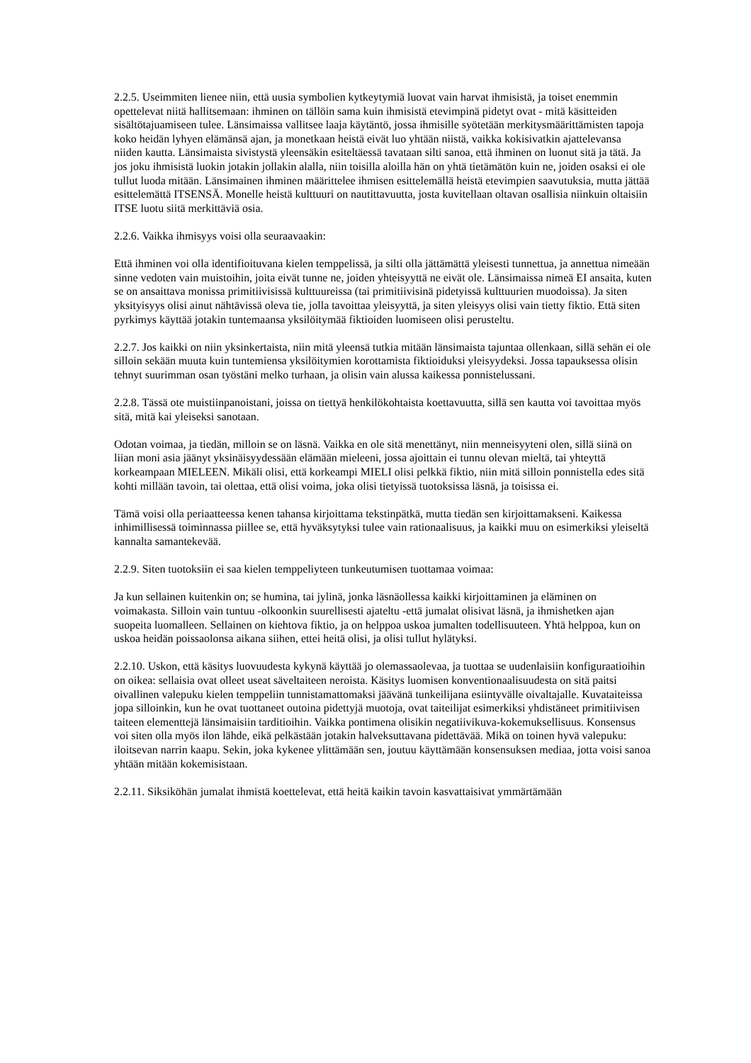2.2.5. Useimmiten lienee niin, että uusia symbolien kytkeytymiä luovat vain harvat ihmisistä, ja toiset enemmin opettelevat niitä hallitsemaan: ihminen on tällöin sama kuin ihmisistä etevimpinä pidetyt ovat - mitä käsitteiden sisältötajuamiseen tulee. Länsimaissa vallitsee laaja käytäntö, jossa ihmisille syötetään merkitysmäärittämisten tapoja koko heidän lyhyen elämänsä ajan, ja monetkaan heistä eivät luo yhtään niistä, vaikka kokisivatkin ajattelevansa niiden kautta. Länsimaista sivistystä yleensäkin esiteltäessä tavataan silti sanoa, että ihminen on luonut sitä ja tätä. Ja jos joku ihmisistä luokin jotakin jollakin alalla, niin toisilla aloilla hän on yhtä tietämätön kuin ne, joiden osaksi ei ole tullut luoda mitään. Länsimainen ihminen määrittelee ihmisen esittelemällä heistä etevimpien saavutuksia, mutta jättää esittelemättä ITSENSÄ. Monelle heistä kulttuuri on nautittavuutta, josta kuvitellaan oltavan osallisia niinkuin oltaisiin ITSE luotu siitä merkittäviä osia.
2.2.6. Vaikka ihmisyys voisi olla seuraavaakin:
Että ihminen voi olla identifioituvana kielen temppelissä, ja silti olla jättämättä yleisesti tunnettua, ja annettua nimeään sinne vedoten vain muistoihin, joita eivät tunne ne, joiden yhteisyyttä ne eivät ole. Länsimaissa nimeä EI ansaita, kuten se on ansaittava monissa primitiivisissä kulttuureissa (tai primitiivisinä pidetyissä kulttuurien muodoissa). Ja siten yksityisyys olisi ainut nähtävissä oleva tie, jolla tavoittaa yleisyyttä, ja siten yleisyys olisi vain tietty fiktio. Että siten pyrkimys käyttää jotakin tuntemaansa yksilöitymää fiktioiden luomiseen olisi perusteltu.
2.2.7. Jos kaikki on niin yksinkertaista, niin mitä yleensä tutkia mitään länsimaista tajuntaa ollenkaan, sillä sehän ei ole silloin sekään muuta kuin tuntemiensa yksilöitymien korottamista fiktioiduksi yleisyydeksi. Jossa tapauksessa olisin tehnyt suurimman osan työstäni melko turhaan, ja olisin vain alussa kaikessa ponnistelussani.
2.2.8. Tässä ote muistiinpanoistani, joissa on tiettyä henkilökohtaista koettavuutta, sillä sen kautta voi tavoittaa myös sitä, mitä kai yleiseksi sanotaan.
Odotan voimaa, ja tiedän, milloin se on läsnä. Vaikka en ole sitä menettänyt, niin menneisyyteni olen, sillä siinä on liian moni asia jäänyt yksinäisyydessään elämään mieleeni, jossa ajoittain ei tunnu olevan mieltä, tai yhteyttä korkeampaan MIELEEN. Mikäli olisi, että korkeampi MIELI olisi pelkkä fiktio, niin mitä silloin ponnistella edes sitä kohti millään tavoin, tai olettaa, että olisi voima, joka olisi tietyissä tuotoksissa läsnä, ja toisissa ei.
Tämä voisi olla periaatteessa kenen tahansa kirjoittama tekstinpätkä, mutta tiedän sen kirjoittamakseni. Kaikessa inhimillisessä toiminnassa piillee se, että hyväksytyksi tulee vain rationaalisuus, ja kaikki muu on esimerkiksi yleiseltä kannalta samantekevää.
2.2.9. Siten tuotoksiin ei saa kielen temppeliyteen tunkeutumisen tuottamaa voimaa:
Ja kun sellainen kuitenkin on; se humina, tai jylinä, jonka läsnäollessa kaikki kirjoittaminen ja eläminen on voimakasta. Silloin vain tuntuu -olkoonkin suurellisesti ajateltu -että jumalat olisivat läsnä, ja ihmishetken ajan suopeita luomalleen. Sellainen on kiehtova fiktio, ja on helppoa uskoa jumalten todellisuuteen. Yhtä helppoa, kun on uskoa heidän poissaolonsa aikana siihen, ettei heitä olisi, ja olisi tullut hylätyksi.
2.2.10. Uskon, että käsitys luovuudesta kykynä käyttää jo olemassaolevaa, ja tuottaa se uudenlaisiin konfiguraatioihin on oikea: sellaisia ovat olleet useat säveltaiteen neroista. Käsitys luomisen konventionaalisuudesta on sitä paitsi oivallinen valepuku kielen temppeliin tunnistamattomaksi jäävänä tunkeilijana esiintyvälle oivaltajalle. Kuvataiteissa jopa silloinkin, kun he ovat tuottaneet outoina pidettyjä muotoja, ovat taiteilijat esimerkiksi yhdistäneet primitiivisen taiteen elementtejä länsimaisiin tarditioihin. Vaikka pontimena olisikin negatiivikuva-kokemuksellisuus. Konsensus voi siten olla myös ilon lähde, eikä pelkästään jotakin halveksuttavana pidettävää. Mikä on toinen hyvä valepuku: iloitsevan narrin kaapu. Sekin, joka kykenee ylittämään sen, joutuu käyttämään konsensuksen mediaa, jotta voisi sanoa yhtään mitään kokemisistaan.
2.2.11. Siksiköhän jumalat ihmistä koettelevat, että heitä kaikin tavoin kasvattaisivat ymmärtämään